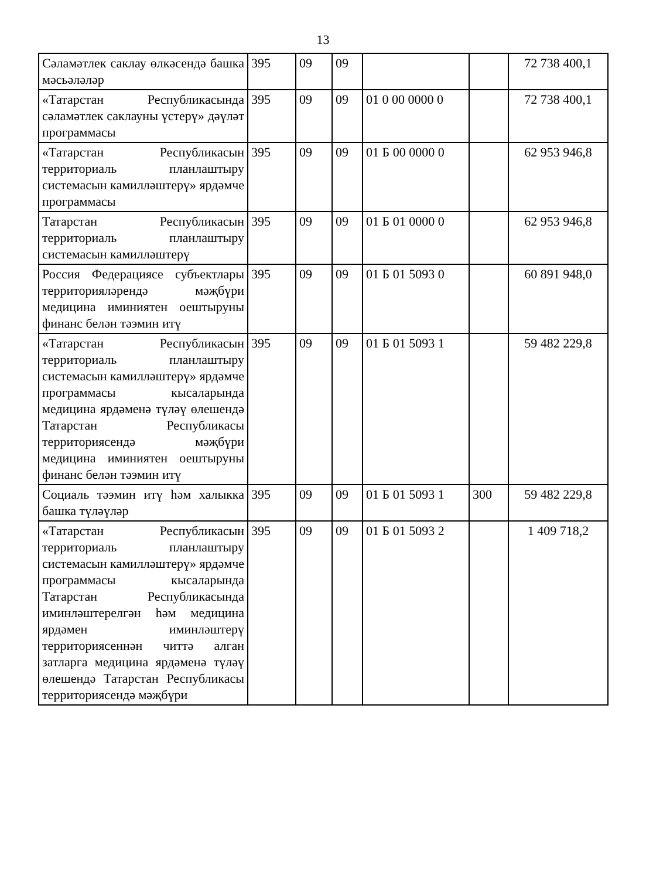13
| Сәламәтлек саклау өлкәсендә башка мәсьәләләр | 395 | 09 | 09 | | | 72 738 400,1 |
| «Татарстан Республикасында сәламәтлек саклауны үстерү» дәүләт программасы | 395 | 09 | 09 | 01 0 00 0000 0 | | 72 738 400,1 |
| «Татарстан Республикасын территориаль планлаштыру системасын камилләштерү» ярдәмче программасы | 395 | 09 | 09 | 01 Б 00 0000 0 | | 62 953 946,8 |
| Татарстан Республикасын территориаль планлаштыру системасын камилләштерү | 395 | 09 | 09 | 01 Б 01 0000 0 | | 62 953 946,8 |
| Россия Федерациясе субъектлары территорияләрендә мәҗбүри медицина иминиятен оештыруны финанс белән тәэмин итү | 395 | 09 | 09 | 01 Б 01 5093 0 | | 60 891 948,0 |
| «Татарстан Республикасын территориаль планлаштыру системасын камилләштерү» ярдәмче программасы кысаларында медицина ярдәменә түләү өлешендә Татарстан Республикасы территориясендә мәҗбүри медицина иминиятен оештыруны финанс белән тәэмин итү | 395 | 09 | 09 | 01 Б 01 5093 1 | | 59 482 229,8 |
| Социаль тәэмин итү һәм халыкка башка түләүләр | 395 | 09 | 09 | 01 Б 01 5093 1 | 300 | 59 482 229,8 |
| «Татарстан Республикасын территориаль планлаштыру системасын камилләштерү» ярдәмче программасы кысаларында Татарстан Республикасында иминләштерелгән һәм медицина ярдәмен иминләштерү территориясеннән читтә алган затларга медицина ярдәменә түләү өлешендә Татарстан Республикасы территориясендә мәҗбүри | 395 | 09 | 09 | 01 Б 01 5093 2 | | 1 409 718,2 |